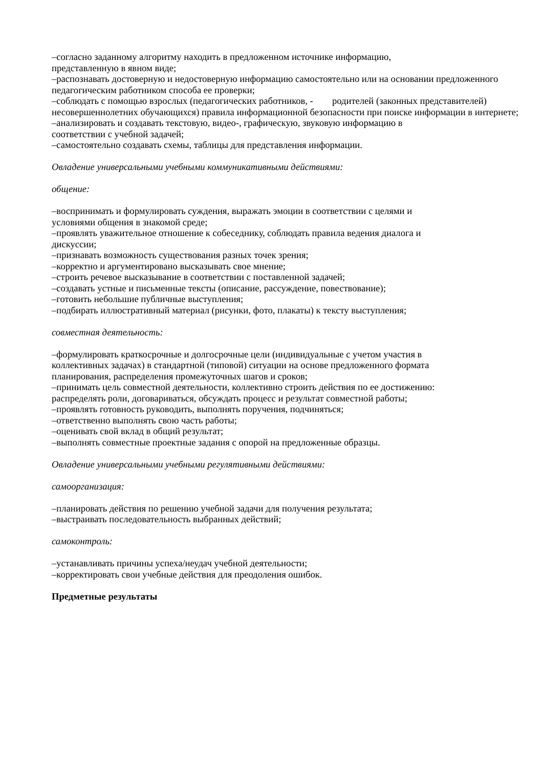–согласно заданному алгоритму находить в предложенном источнике информацию,
представленную в явном виде;
–распознавать достоверную и недостоверную информацию самостоятельно или на основании предложенного педагогическим работником способа ее проверки;
–соблюдать с помощью взрослых (педагогических работников, - родителей (законных представителей) несовершеннолетних обучающихся) правила информационной безопасности при поиске информации в интернете;
–анализировать и создавать текстовую, видео-, графическую, звуковую информацию в
соответствии с учебной задачей;
–самостоятельно создавать схемы, таблицы для представления информации.
Овладение универсальными учебными коммуникативными действиями:
общение:
–воспринимать и формулировать суждения, выражать эмоции в соответствии с целями и
условиями общения в знакомой среде;
–проявлять уважительное отношение к собеседнику, соблюдать правила ведения диалога и
дискуссии;
–признавать возможность существования разных точек зрения;
–корректно и аргументировано высказывать свое мнение;
–строить речевое высказывание в соответствии с поставленной задачей;
–создавать устные и письменные тексты (описание, рассуждение, повествование);
–готовить небольшие публичные выступления;
–подбирать иллюстративный материал (рисунки, фото, плакаты) к тексту выступления;
совместная деятельность:
–формулировать краткосрочные и долгосрочные цели (индивидуальные с учетом участия в
коллективных задачах) в стандартной (типовой) ситуации на основе предложенного формата
планирования, распределения промежуточных шагов и сроков;
–принимать цель совместной деятельности, коллективно строить действия по ее достижению:
распределять роли, договариваться, обсуждать процесс и результат совместной работы;
–проявлять готовность руководить, выполнять поручения, подчиняться;
–ответственно выполнять свою часть работы;
–оценивать свой вклад в общий результат;
–выполнять совместные проектные задания с опорой на предложенные образцы.
Овладение универсальными учебными регулятивными действиями:
самоорганизация:
–планировать действия по решению учебной задачи для получения результата;
–выстраивать последовательность выбранных действий;
самоконтроль:
–устанавливать причины успеха/неудач учебной деятельности;
–корректировать свои учебные действия для преодоления ошибок.
Предметные результаты